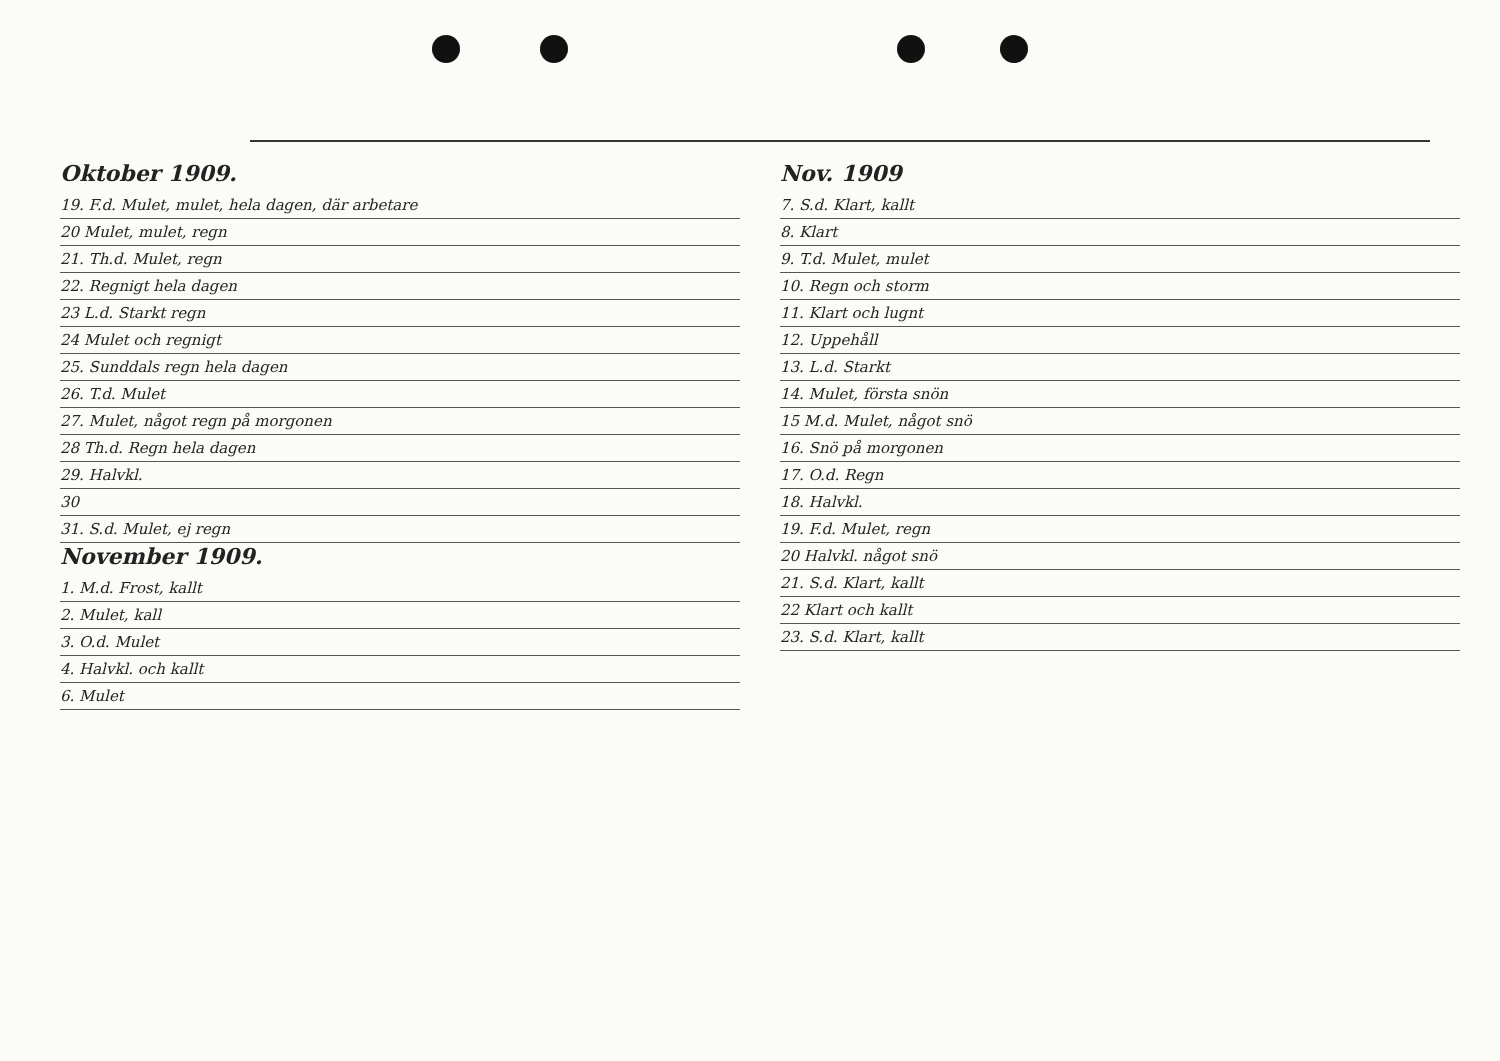Oktober 1909.
19. F.d. Mulet, mulet, hela dagen, där arbetare
20 Mulet, mulet, regn
21. Th.d. Mulet, regn
22. Regnigt hela dagen
23 L.d. Starkt regn
24 Mulet och regnigt
25. Sunddals regn hela dagen
26. T.d. Mulet
27. Mulet, något regn på morgonen
28 Th.d. Regn hela dagen
29. Halvkl.
30
31. S.d. Mulet, ej regn
November 1909.
1. M.d. Frost, kallt
2. Mulet, kall
3. O.d. Mulet
4. Halvkl. och kallt
6. Mulet
Nov. 1909
7. S.d. Klart, kallt
8. Klart
9. T.d. Mulet, mulet
10. Regn och storm
11. Klart och lugnt
12. Uppehåll
13. L.d. Starkt
14. Mulet, första snön
15 M.d. Mulet, något snö
16. Snö på morgonen
17. O.d. Regn
18. Halvkl.
19. F.d. Mulet, regn
20 Halvkl. något snö
21. S.d. Klart, kallt
22 Klart och kallt
23. S.d. Klart, kallt